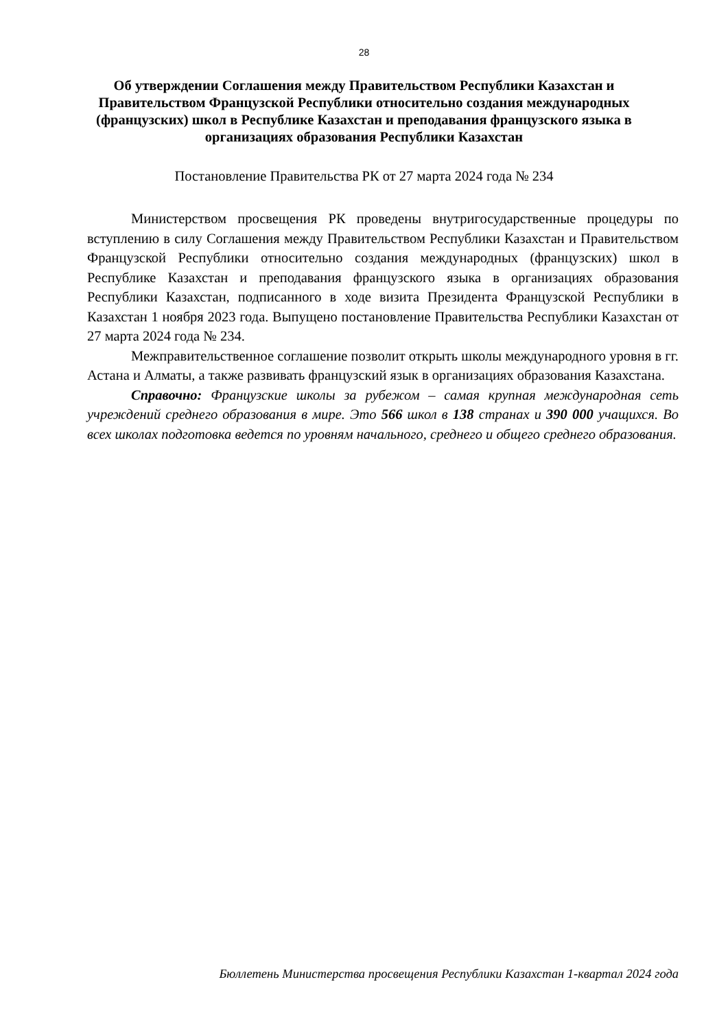28
Об утверждении Соглашения между Правительством Республики Казахстан и Правительством Французской Республики относительно создания международных (французских) школ в Республике Казахстан и преподавания французского языка в организациях образования Республики Казахстан
Постановление Правительства РК от 27 марта 2024 года № 234
Министерством просвещения РК проведены внутригосударственные процедуры по вступлению в силу Соглашения между Правительством Республики Казахстан и Правительством Французской Республики относительно создания международных (французских) школ в Республике Казахстан и преподавания французского языка в организациях образования Республики Казахстан, подписанного в ходе визита Президента Французской Республики в Казахстан 1 ноября 2023 года. Выпущено постановление Правительства Республики Казахстан от 27 марта 2024 года № 234.
Межправительственное соглашение позволит открыть школы международного уровня в гг. Астана и Алматы, а также развивать французский язык в организациях образования Казахстана.
Справочно: Французские школы за рубежом – самая крупная международная сеть учреждений среднего образования в мире. Это 566 школ в 138 странах и 390 000 учащихся. Во всех школах подготовка ведется по уровням начального, среднего и общего среднего образования.
Бюллетень Министерства просвещения Республики Казахстан 1-квартал 2024 года